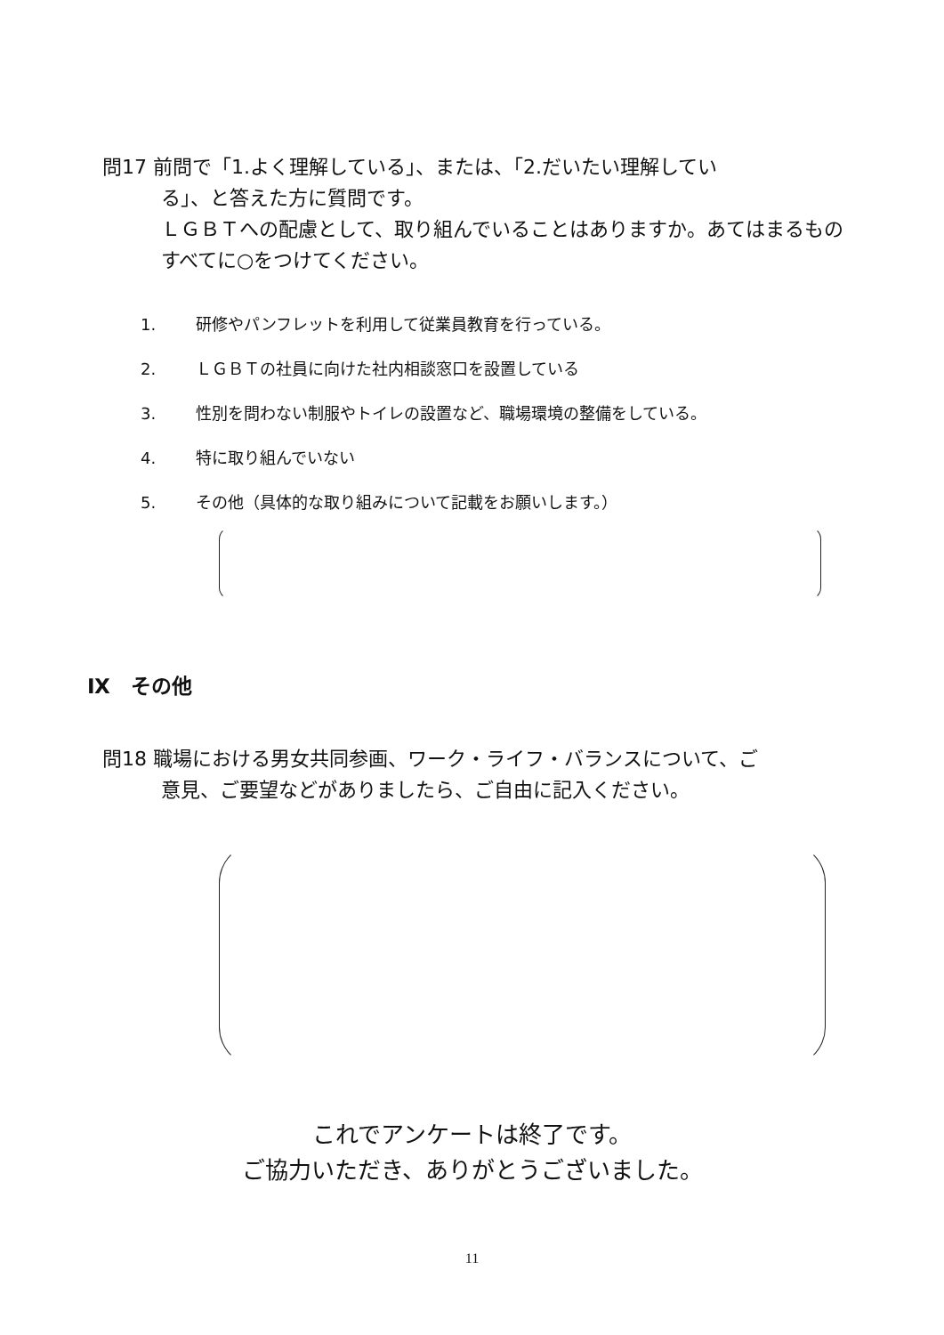問17 前問で「1.よく理解している」、または、「2.だいたい理解してい
る」、と答えた方に質問です。
ＬＧＢＴへの配慮として、取り組んでいることはありますか。あてはまるものすべてに○をつけてください。
1. 研修やパンフレットを利用して従業員教育を行っている。
2. ＬＧＢＴの社員に向けた社内相談窓口を設置している
3. 性別を問わない制服やトイレの設置など、職場環境の整備をしている。
4. 特に取り組んでいない
5. その他（具体的な取り組みについて記載をお願いします。）
Ⅸ　その他
問18 職場における男女共同参画、ワーク・ライフ・バランスについて、ご
意見、ご要望などがありましたら、ご自由に記入ください。
これでアンケートは終了です。
ご協力いただき、ありがとうございました。
11